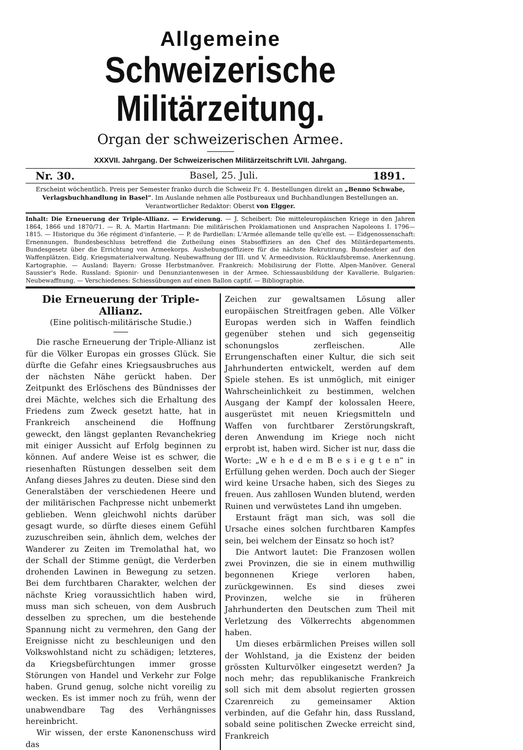Allgemeine
Schweizerische Militärzeitung.
Organ der schweizerischen Armee.
XXXVII. Jahrgang. Der Schweizerischen Militärzeitschrift LVII. Jahrgang.
Nr. 30. Basel, 25. Juli. 1891.
Erscheint wöchentlich. Preis per Semester franko durch die Schweiz Fr. 4. Bestellungen direkt an „Benno Schwabe, Verlagsbuchhandlung in Basel“. Im Auslande nehmen alle Postbureaux und Buchhandlungen Bestellungen an.
Verantwortlicher Redaktor: Oberst von Elgger.
Inhalt: Die Erneuerung der Triple-Allianz. — Erwiderung. — J. Scheibert: Die mitteleuropäischen Kriege in den Jahren 1864, 1866 und 1870/71. — R. A. Martin Hartmann: Die militärischen Proklamationen und Ansprachen Napoleons I. 1796—1815. — Historique du 36e régiment d'infanterie. — P. de Pardiellan: L'Armée allemande telle qu'elle est. — Eidgenossenschaft: Ernennungen. Bundesbeschluss betreffend die Zutheilung eines Stabsoffiziers an den Chef des Militärdepartements. Bundesgesetz über die Errichtung von Armeekorps. Aushebungsoffiziere für die nächste Rekrutirung. Bundesfeier auf den Waffenplätzen. Eidg. Kriegsmaterialverwaltung. Neubewaffnung der III. und V. Armeedivision. Rücklaufsbremse. Anerkennung. Kartographie. — Ausland: Bayern: Grosse Herbstmanöver. Frankreich: Mobilisirung der Flotte. Alpen-Manöver. General Saussier's Rede. Russland: Spionir- und Denunziantenwesen in der Armee. Schiessausbildung der Kavallerie. Bulgarien: Neubewaffnung. — Verschiedenes: Schiessübungen auf einen Ballon captif. — Bibliographie.
Die Erneuerung der Triple-Allianz.
(Eine politisch-militärische Studie.)
Die rasche Erneuerung der Triple-Allianz ist für die Völker Europas ein grosses Glück. Sie dürfte die Gefahr eines Kriegsausbruches aus der nächsten Nähe gerückt haben. Der Zeitpunkt des Erlöschens des Bündnisses der drei Mächte, welches sich die Erhaltung des Friedens zum Zweck gesetzt hatte, hat in Frankreich anscheinend die Hoffnung geweckt, den längst geplanten Revanchekrieg mit einiger Aussicht auf Erfolg beginnen zu können. Auf andere Weise ist es schwer, die riesenhaften Rüstungen desselben seit dem Anfang dieses Jahres zu deuten. Diese sind den Generalstäben der verschiedenen Heere und der militärischen Fachpresse nicht unbemerkt geblieben. Wenn gleichwohl nichts darüber gesagt wurde, so dürfte dieses einem Gefühl zuzuschreiben sein, ähnlich dem, welches der Wanderer zu Zeiten im Tremolathal hat, wo der Schall der Stimme genügt, die Verderben drohenden Lawinen in Bewegung zu setzen. Bei dem furchtbaren Charakter, welchen der nächste Krieg voraussichtlich haben wird, muss man sich scheuen, von dem Ausbruch desselben zu sprechen, um die bestehende Spannung nicht zu vermehren, den Gang der Ereignisse nicht zu beschleunigen und den Volkswohlstand nicht zu schädigen; letzteres, da Kriegsbefürchtungen immer grosse Störungen von Handel und Verkehr zur Folge haben. Grund genug, solche nicht voreilig zu wecken. Es ist immer noch zu früh, wenn der unabwendbare Tag des Verhängnisses hereinbricht.
Wir wissen, der erste Kanonenschuss wird das
Zeichen zur gewaltsamen Lösung aller europäischen Streitfragen geben. Alle Völker Europas werden sich in Waffen feindlich gegenüber stehen und sich gegenseitig schonungslos zerfleischen. Alle Errungenschaften einer Kultur, die sich seit Jahrhunderten entwickelt, werden auf dem Spiele stehen. Es ist unmöglich, mit einiger Wahrscheinlichkeit zu bestimmen, welchen Ausgang der Kampf der kolossalen Heere, ausgerüstet mit neuen Kriegsmitteln und Waffen von furchtbarer Zerstörungskraft, deren Anwendung im Kriege noch nicht erprobt ist, haben wird. Sicher ist nur, dass die Worte: „W e h e d e m B e s i e g t e n“ in Erfüllung gehen werden. Doch auch der Sieger wird keine Ursache haben, sich des Sieges zu freuen. Aus zahllosen Wunden blutend, werden Ruinen und verwüstetes Land ihn umgeben.
Erstaunt frägt man sich, was soll die Ursache eines solchen furchtbaren Kampfes sein, bei welchem der Einsatz so hoch ist?
Die Antwort lautet: Die Franzosen wollen zwei Provinzen, die sie in einem muthwillig begonnenen Kriege verloren haben, zurückgewinnen. Es sind dieses zwei Provinzen, welche sie in früheren Jahrhunderten den Deutschen zum Theil mit Verletzung des Völkerrechts abgenommen haben.
Um dieses erbärmlichen Preises willen soll der Wohlstand, ja die Existenz der beiden grössten Kulturvölker eingesetzt werden? Ja noch mehr; das republikanische Frankreich soll sich mit dem absolut regierten grossen Czarenreich zu gemeinsamer Aktion verbinden, auf die Gefahr hin, dass Russland, sobald seine politischen Zwecke erreicht sind, Frankreich